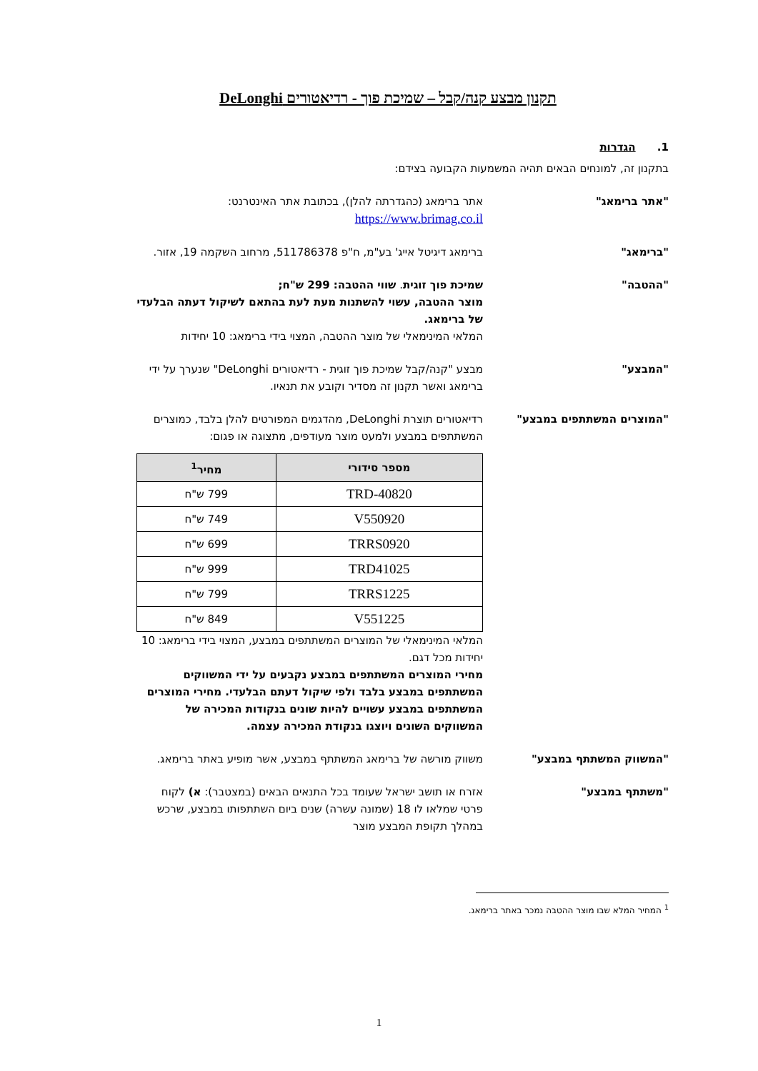תקנון מבצע קנה/קבל – שמיכת פוך - רדיאטורים DeLonghi
1. הגדרות
בתקנון זה, למונחים הבאים תהיה המשמעות הקבועה בצידם:
"אתר ברימאג" אתר ברימאג (כהגדרתה להלן), בכתובת אתר האינטרנט: https://www.brimag.co.il
"ברימאג" ברימאג דיגיטל אייג' בע"מ, ח"פ 511786378, מרחוב השקמה 19, אזור.
"ההטבה" שמיכת פוך זוגית. שווי ההטבה: 299 ש"ח;
מוצר ההטבה, עשוי להשתנות מעת לעת בהתאם לשיקול דעתה הבלעדי של ברימאג.
המלאי המינימאלי של מוצר ההטבה, המצוי בידי ברימאג: 10 יחידות
"המבצע" מבצע "קנה/קבל שמיכת פוך זוגית - רדיאטורים DeLonghi" שנערך על ידי ברימאג ואשר תקנון זה מסדיר וקובע את תנאיו.
"המוצרים המשתתפים במבצע" רדיאטורים תוצרת DeLonghi, מהדגמים המפורטים להלן בלבד, כמוצרים המשתתפים במבצע ולמעט מוצר מעודפים, מתצוגה או פגום:
| מספר סידורי | מחיר<sup>1</sup> |
| --- | --- |
| TRD-40820 | 799 ש"ח |
| V550920 | 749 ש"ח |
| TRRS0920 | 699 ש"ח |
| TRD41025 | 999 ש"ח |
| TRRS1225 | 799 ש"ח |
| V551225 | 849 ש"ח |
המלאי המינימאלי של המוצרים המשתתפים במבצע, המצוי בידי ברימאג: 10 יחידות מכל דגם.
מחירי המוצרים המשתתפים במבצע נקבעים על ידי המשווקים המשתתפים במבצע בלבד ולפי שיקול דעתם הבלעדי. מחירי המוצרים המשתתפים במבצע עשויים להיות שונים בנקודות המכירה של המשווקים השונים ויוצגו בנקודת המכירה עצמה.
"המשווק המשתתף במבצע" משווק מורשה של ברימאג המשתתף במבצע, אשר מופיע באתר ברימאג.
"משתתף במבצע" אזרח או תושב ישראל שעומד בכל התנאים הבאים (במצטבר): א) לקוח פרטי שמלאו לו 18 (שמונה עשרה) שנים ביום השתתפותו במבצע, שרכש במהלך תקופת המבצע מוצר
<sup>1</sup> המחיר המלא שבו מוצר ההטבה נמכר באתר ברימאג.
1